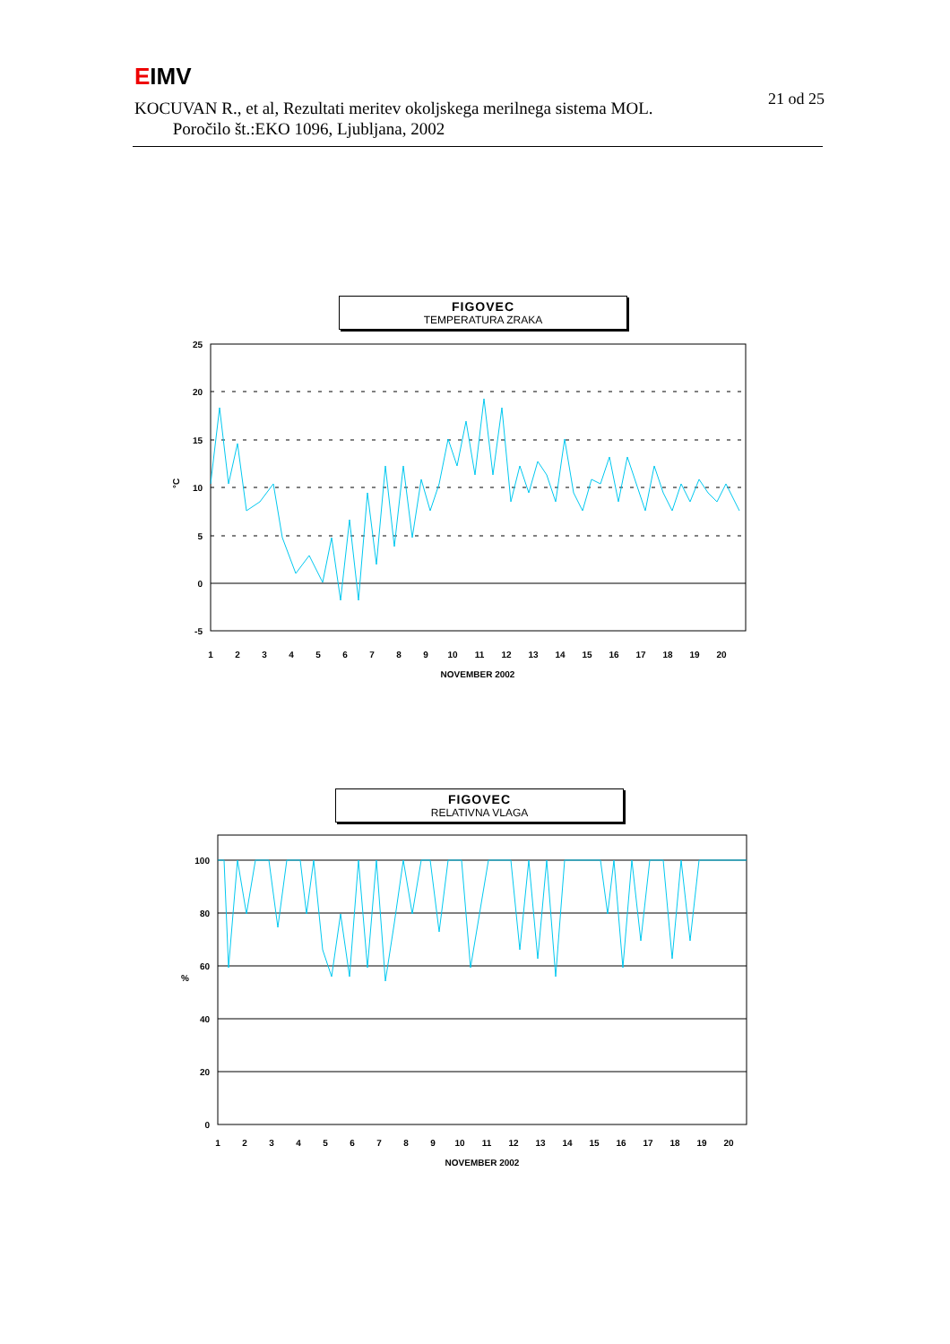EIMV
21 od 25
KOCUVAN R., et al, Rezultati meritev okoljskega merilnega sistema MOL.
Poročilo št.:EKO 1096, Ljubljana, 2002
FIGOVEC
TEMPERATURA ZRAKA
25
20
15
10
5
0
-5
°C
1
2
3
4
5
6
7
8
9
10
11
12
13
14
15
16
17
18
19
20
NOVEMBER 2002
FIGOVEC
RELATIVNA VLAGA
100
80
60
40
20
0
%
1
2
3
4
5
6
7
8
9
10
11
12
13
14
15
16
17
18
19
20
NOVEMBER 2002